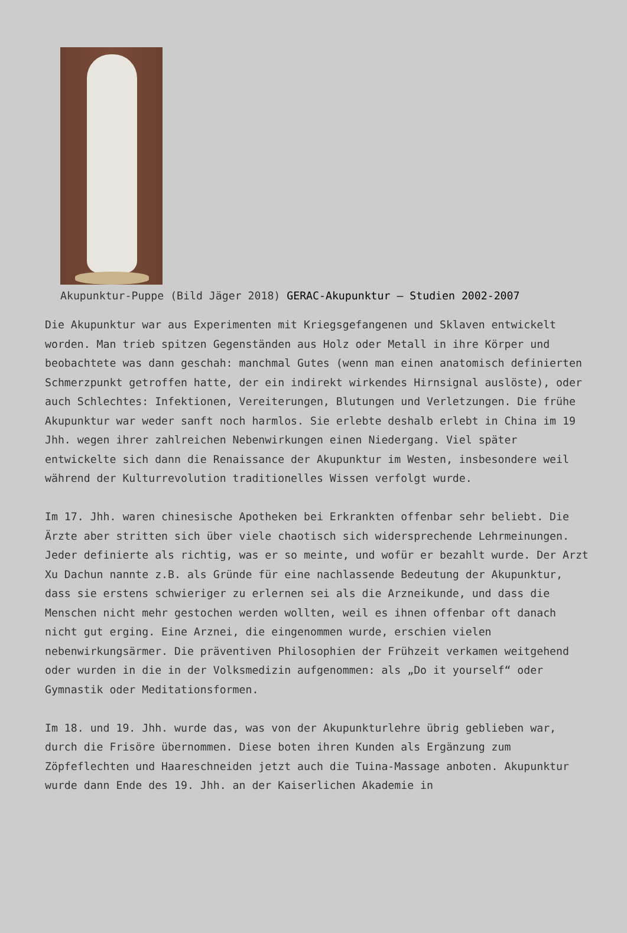Akupunktur-Puppe (Bild Jäger 2018) GERAC-Akupunktur – Studien 2002-2007
Die Akupunktur war aus Experimenten mit Kriegsgefangenen und Sklaven entwickelt worden. Man trieb spitzen Gegenständen aus Holz oder Metall in ihre Körper und beobachtete was dann geschah: manchmal Gutes (wenn man einen anatomisch definierten Schmerzpunkt getroffen hatte, der ein indirekt wirkendes Hirnsignal auslöste), oder auch Schlechtes: Infektionen, Vereiterungen, Blutungen und Verletzungen. Die frühe Akupunktur war weder sanft noch harmlos. Sie erlebte deshalb erlebt in China im 19 Jhh. wegen ihrer zahlreichen Nebenwirkungen einen Niedergang. Viel später entwickelte sich dann die Renaissance der Akupunktur im Westen, insbesondere weil während der Kulturrevolution traditionelles Wissen verfolgt wurde.
Im 17. Jhh. waren chinesische Apotheken bei Erkrankten offenbar sehr beliebt. Die Ärzte aber stritten sich über viele chaotisch sich widersprechende Lehrmeinungen. Jeder definierte als richtig, was er so meinte, und wofür er bezahlt wurde. Der Arzt Xu Dachun nannte z.B. als Gründe für eine nachlassende Bedeutung der Akupunktur, dass sie erstens schwieriger zu erlernen sei als die Arzneikunde, und dass die Menschen nicht mehr gestochen werden wollten, weil es ihnen offenbar oft danach nicht gut erging. Eine Arznei, die eingenommen wurde, erschien vielen nebenwirkungsärmer. Die präventiven Philosophien der Frühzeit verkamen weitgehend oder wurden in die in der Volksmedizin aufgenommen: als „Do it yourself“ oder Gymnastik oder Meditationsformen.
Im 18. und 19. Jhh. wurde das, was von der Akupunkturlehre übrig geblieben war, durch die Frisöre übernommen. Diese boten ihren Kunden als Ergänzung zum Zöpfeflechten und Haareschneiden jetzt auch die Tuina-Massage anboten. Akupunktur wurde dann Ende des 19. Jhh. an der Kaiserlichen Akademie in